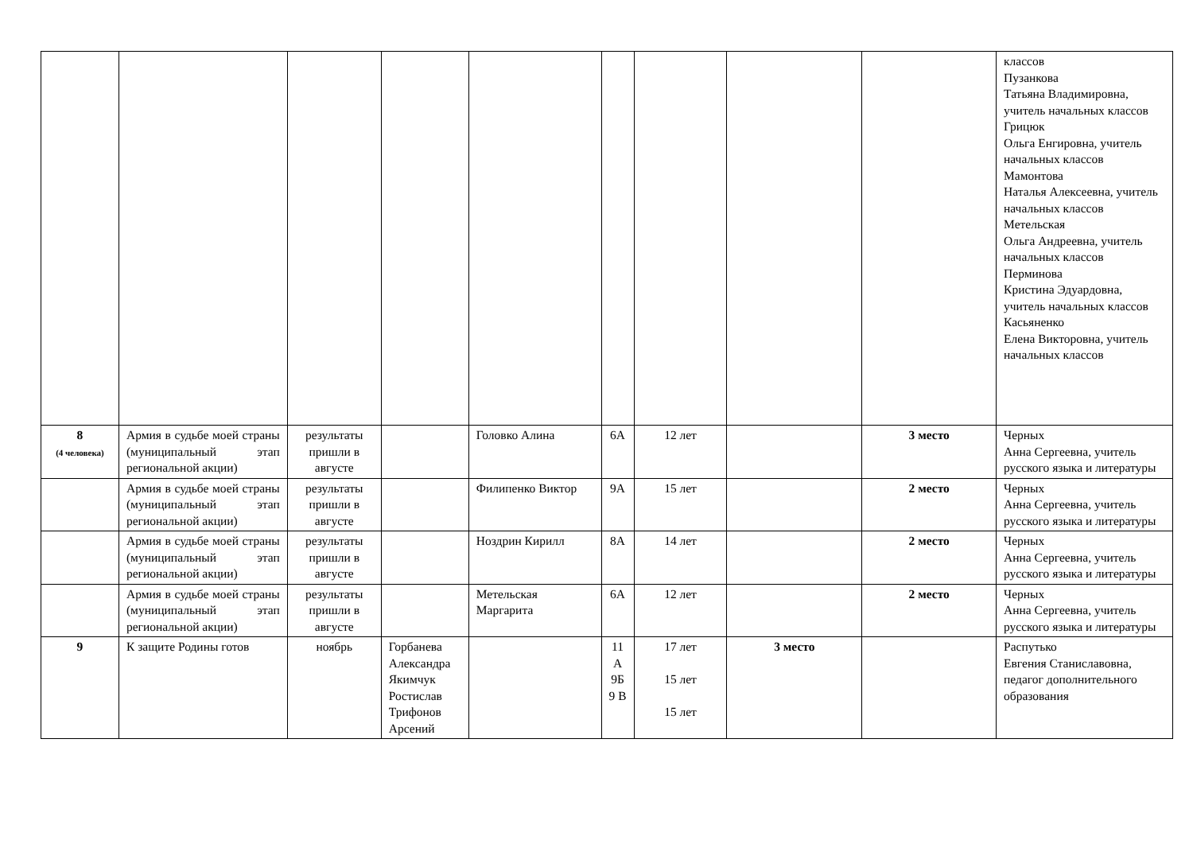| | | | | | | | | | классов Пузанкова Татьяна Владимировна, учитель начальных классов Грицюк Ольга Енгировна, учитель начальных классов Мамонтова Наталья Алексеевна, учитель начальных классов Метельская Ольга Андреевна, учитель начальных классов Перминова Кристина Эдуардовна, учитель начальных классов Касьяненко Елена Викторовна, учитель начальных классов |
| 8 (4 человека) | Армия в судьбе моей страны (муниципальный этап региональной акции) | результаты пришли в августе | | Головко Алина | 6А | 12 лет | | 3 место | Черных Анна Сергеевна, учитель русского языка и литературы |
| | Армия в судьбе моей страны (муниципальный этап региональной акции) | результаты пришли в августе | | Филипенко Виктор | 9А | 15 лет | | 2 место | Черных Анна Сергеевна, учитель русского языка и литературы |
| | Армия в судьбе моей страны (муниципальный этап региональной акции) | результаты пришли в августе | | Ноздрин Кирилл | 8А | 14 лет | | 2 место | Черных Анна Сергеевна, учитель русского языка и литературы |
| | Армия в судьбе моей страны (муниципальный этап региональной акции) | результаты пришли в августе | | Метельская Маргарита | 6А | 12 лет | | 2 место | Черных Анна Сергеевна, учитель русского языка и литературы |
| 9 | К защите Родины готов | ноябрь | Горбанева Александра Якимчук Ростислав Трифонов Арсений | | 11 А 9Б 9 В | 17 лет 15 лет 15 лет | 3 место | | Распутько Евгения Станиславовна, педагог дополнительного образования |